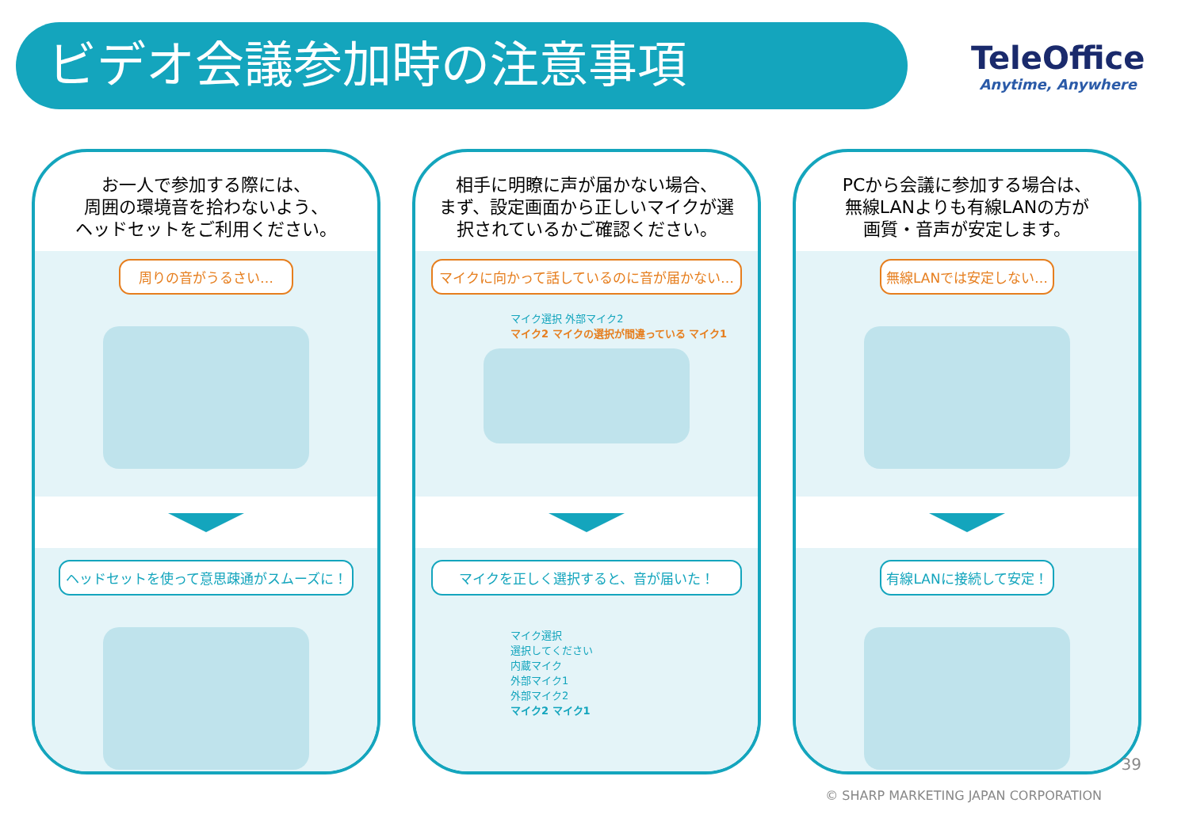ビデオ会議参加時の注意事項
TeleOffice
Anytime, Anywhere
お一人で参加する際には、
周囲の環境音を拾わないよう、
ヘッドセットをご利用ください。
周りの音がうるさい…
ヘッドセットを使って意思疎通がスムーズに！
相手に明瞭に声が届かない場合、
まず、設定画面から正しいマイクが選
択されているかご確認ください。
マイクに向かって話しているのに音が届かない…
マイク選択 外部マイク2
マイク2 マイクの選択が間違っている マイク1
マイクを正しく選択すると、音が届いた！
マイク選択
選択してください
内蔵マイク
外部マイク1
外部マイク2
マイク2 マイク1
PCから会議に参加する場合は、
無線LANよりも有線LANの方が
画質・音声が安定します。
無線LANでは安定しない…
有線LANに接続して安定！
39
© SHARP MARKETING JAPAN CORPORATION